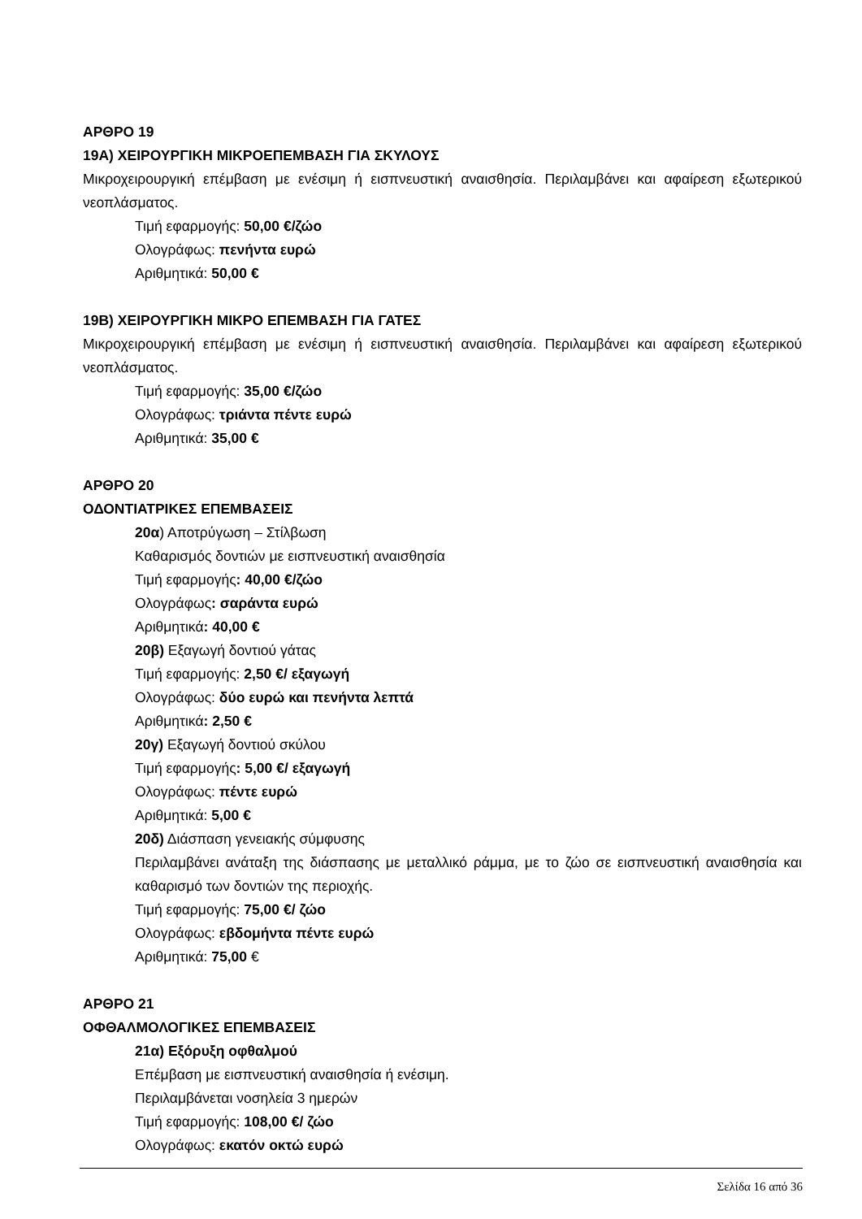ΑΡΘΡΟ 19
19Α) ΧΕΙΡΟΥΡΓΙΚΗ ΜΙΚΡΟΕΠΕΜΒΑΣΗ ΓΙΑ ΣΚΥΛΟΥΣ
Μικροχειρουργική επέμβαση με ενέσιμη ή εισπνευστική αναισθησία. Περιλαμβάνει και αφαίρεση εξωτερικού νεοπλάσματος.
Τιμή εφαρμογής: 50,00 €/ζώο
Ολογράφως: πενήντα ευρώ
Αριθμητικά: 50,00 €
19Β) ΧΕΙΡΟΥΡΓΙΚΗ ΜΙΚΡΟ ΕΠΕΜΒΑΣΗ ΓΙΑ ΓΑΤΕΣ
Μικροχειρουργική επέμβαση με ενέσιμη ή εισπνευστική αναισθησία. Περιλαμβάνει και αφαίρεση εξωτερικού νεοπλάσματος.
Τιμή εφαρμογής: 35,00 €/ζώο
Ολογράφως: τριάντα πέντε ευρώ
Αριθμητικά: 35,00 €
ΑΡΘΡΟ 20
ΟΔΟΝΤΙΑΤΡΙΚΕΣ ΕΠΕΜΒΑΣΕΙΣ
20α) Αποτρύγωση – Στίλβωση
Καθαρισμός δοντιών με εισπνευστική αναισθησία
Τιμή εφαρμογής: 40,00 €/ζώο
Ολογράφως: σαράντα ευρώ
Αριθμητικά: 40,00 €
20β) Εξαγωγή δοντιού γάτας
Τιμή εφαρμογής: 2,50 €/ εξαγωγή
Ολογράφως: δύο ευρώ και πενήντα λεπτά
Αριθμητικά: 2,50 €
20γ) Εξαγωγή δοντιού σκύλου
Τιμή εφαρμογής: 5,00 €/ εξαγωγή
Ολογράφως: πέντε ευρώ
Αριθμητικά: 5,00 €
20δ) Διάσπαση γενειακής σύμφυσης
Περιλαμβάνει ανάταξη της διάσπασης με μεταλλικό ράμμα, με το ζώο σε εισπνευστική αναισθησία και καθαρισμό των δοντιών της περιοχής.
Τιμή εφαρμογής: 75,00 €/ ζώο
Ολογράφως: εβδομήντα πέντε ευρώ
Αριθμητικά: 75,00 €
ΑΡΘΡΟ 21
ΟΦΘΑΛΜΟΛΟΓΙΚΕΣ ΕΠΕΜΒΑΣΕΙΣ
21α) Εξόρυξη οφθαλμού
Επέμβαση με εισπνευστική αναισθησία ή ενέσιμη.
Περιλαμβάνεται νοσηλεία 3 ημερών
Τιμή εφαρμογής: 108,00 €/ ζώο
Ολογράφως: εκατόν οκτώ ευρώ
Σελίδα 16 από 36